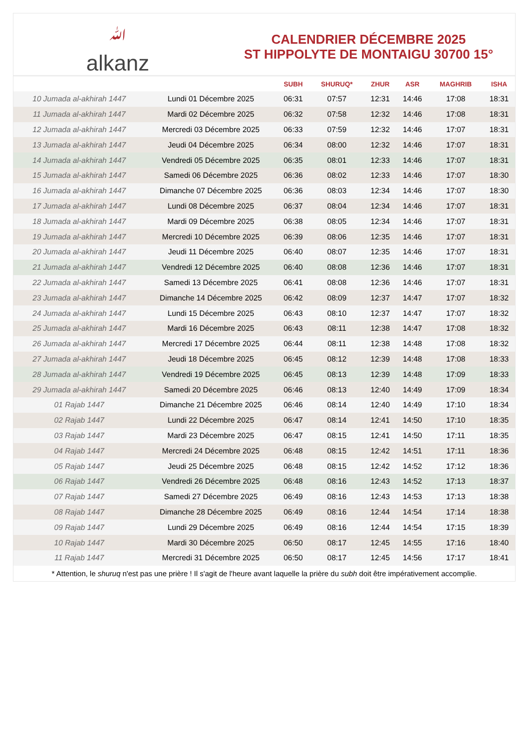ﷲalkanz
CALENDRIER DÉCEMBRE 2025
ST HIPPOLYTE DE MONTAIGU 30700 15°
| | | SUBH | SHURUQ* | ZHUR | ASR | MAGHRIB | ISHA |
| --- | --- | --- | --- | --- | --- | --- | --- |
| 10 Jumada al-akhirah 1447 | Lundi 01 Décembre 2025 | 06:31 | 07:57 | 12:31 | 14:46 | 17:08 | 18:31 |
| 11 Jumada al-akhirah 1447 | Mardi 02 Décembre 2025 | 06:32 | 07:58 | 12:32 | 14:46 | 17:08 | 18:31 |
| 12 Jumada al-akhirah 1447 | Mercredi 03 Décembre 2025 | 06:33 | 07:59 | 12:32 | 14:46 | 17:07 | 18:31 |
| 13 Jumada al-akhirah 1447 | Jeudi 04 Décembre 2025 | 06:34 | 08:00 | 12:32 | 14:46 | 17:07 | 18:31 |
| 14 Jumada al-akhirah 1447 | Vendredi 05 Décembre 2025 | 06:35 | 08:01 | 12:33 | 14:46 | 17:07 | 18:31 |
| 15 Jumada al-akhirah 1447 | Samedi 06 Décembre 2025 | 06:36 | 08:02 | 12:33 | 14:46 | 17:07 | 18:30 |
| 16 Jumada al-akhirah 1447 | Dimanche 07 Décembre 2025 | 06:36 | 08:03 | 12:34 | 14:46 | 17:07 | 18:30 |
| 17 Jumada al-akhirah 1447 | Lundi 08 Décembre 2025 | 06:37 | 08:04 | 12:34 | 14:46 | 17:07 | 18:31 |
| 18 Jumada al-akhirah 1447 | Mardi 09 Décembre 2025 | 06:38 | 08:05 | 12:34 | 14:46 | 17:07 | 18:31 |
| 19 Jumada al-akhirah 1447 | Mercredi 10 Décembre 2025 | 06:39 | 08:06 | 12:35 | 14:46 | 17:07 | 18:31 |
| 20 Jumada al-akhirah 1447 | Jeudi 11 Décembre 2025 | 06:40 | 08:07 | 12:35 | 14:46 | 17:07 | 18:31 |
| 21 Jumada al-akhirah 1447 | Vendredi 12 Décembre 2025 | 06:40 | 08:08 | 12:36 | 14:46 | 17:07 | 18:31 |
| 22 Jumada al-akhirah 1447 | Samedi 13 Décembre 2025 | 06:41 | 08:08 | 12:36 | 14:46 | 17:07 | 18:31 |
| 23 Jumada al-akhirah 1447 | Dimanche 14 Décembre 2025 | 06:42 | 08:09 | 12:37 | 14:47 | 17:07 | 18:32 |
| 24 Jumada al-akhirah 1447 | Lundi 15 Décembre 2025 | 06:43 | 08:10 | 12:37 | 14:47 | 17:07 | 18:32 |
| 25 Jumada al-akhirah 1447 | Mardi 16 Décembre 2025 | 06:43 | 08:11 | 12:38 | 14:47 | 17:08 | 18:32 |
| 26 Jumada al-akhirah 1447 | Mercredi 17 Décembre 2025 | 06:44 | 08:11 | 12:38 | 14:48 | 17:08 | 18:32 |
| 27 Jumada al-akhirah 1447 | Jeudi 18 Décembre 2025 | 06:45 | 08:12 | 12:39 | 14:48 | 17:08 | 18:33 |
| 28 Jumada al-akhirah 1447 | Vendredi 19 Décembre 2025 | 06:45 | 08:13 | 12:39 | 14:48 | 17:09 | 18:33 |
| 29 Jumada al-akhirah 1447 | Samedi 20 Décembre 2025 | 06:46 | 08:13 | 12:40 | 14:49 | 17:09 | 18:34 |
| 01 Rajab 1447 | Dimanche 21 Décembre 2025 | 06:46 | 08:14 | 12:40 | 14:49 | 17:10 | 18:34 |
| 02 Rajab 1447 | Lundi 22 Décembre 2025 | 06:47 | 08:14 | 12:41 | 14:50 | 17:10 | 18:35 |
| 03 Rajab 1447 | Mardi 23 Décembre 2025 | 06:47 | 08:15 | 12:41 | 14:50 | 17:11 | 18:35 |
| 04 Rajab 1447 | Mercredi 24 Décembre 2025 | 06:48 | 08:15 | 12:42 | 14:51 | 17:11 | 18:36 |
| 05 Rajab 1447 | Jeudi 25 Décembre 2025 | 06:48 | 08:15 | 12:42 | 14:52 | 17:12 | 18:36 |
| 06 Rajab 1447 | Vendredi 26 Décembre 2025 | 06:48 | 08:16 | 12:43 | 14:52 | 17:13 | 18:37 |
| 07 Rajab 1447 | Samedi 27 Décembre 2025 | 06:49 | 08:16 | 12:43 | 14:53 | 17:13 | 18:38 |
| 08 Rajab 1447 | Dimanche 28 Décembre 2025 | 06:49 | 08:16 | 12:44 | 14:54 | 17:14 | 18:38 |
| 09 Rajab 1447 | Lundi 29 Décembre 2025 | 06:49 | 08:16 | 12:44 | 14:54 | 17:15 | 18:39 |
| 10 Rajab 1447 | Mardi 30 Décembre 2025 | 06:50 | 08:17 | 12:45 | 14:55 | 17:16 | 18:40 |
| 11 Rajab 1447 | Mercredi 31 Décembre 2025 | 06:50 | 08:17 | 12:45 | 14:56 | 17:17 | 18:41 |
* Attention, le shuruq n'est pas une prière ! Il s'agit de l'heure avant laquelle la prière du subh doit être impérativement accomplie.